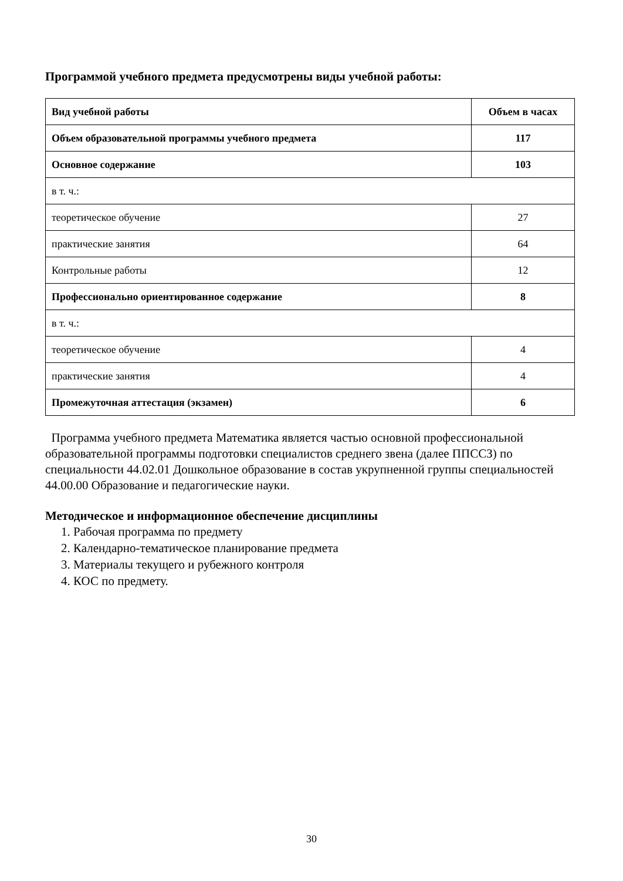Программой учебного предмета предусмотрены виды учебной работы:
| Вид учебной работы | Объем в часах |
| --- | --- |
| Объем образовательной программы учебного предмета | 117 |
| Основное содержание | 103 |
| в т. ч.: | |
| теоретическое обучение | 27 |
| практические занятия | 64 |
| Контрольные работы | 12 |
| Профессионально ориентированное содержание | 8 |
| в т. ч.: | |
| теоретическое обучение | 4 |
| практические занятия | 4 |
| Промежуточная аттестация (экзамен) | 6 |
Программа учебного предмета Математика является частью основной профессиональной образовательной программы подготовки специалистов среднего звена (далее ППССЗ) по специальности 44.02.01 Дошкольное образование в состав укрупненной группы специальностей 44.00.00 Образование и педагогические науки.
Методическое и информационное обеспечение дисциплины
1. Рабочая программа по предмету
2. Календарно-тематическое планирование предмета
3. Материалы текущего и рубежного контроля
4. КОС по предмету.
30